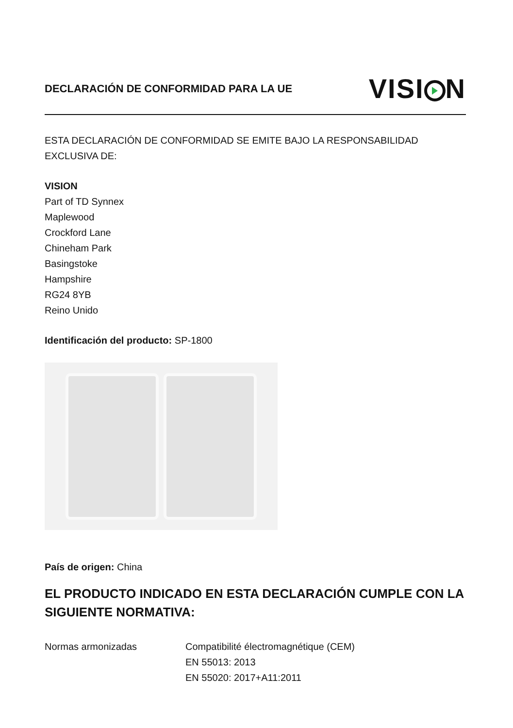DECLARACIÓN DE CONFORMIDAD PARA LA UE
VISI N
ESTA DECLARACIÓN DE CONFORMIDAD SE EMITE BAJO LA RESPONSABILIDAD EXCLUSIVA DE:
VISION
Part of TD Synnex
Maplewood
Crockford Lane
Chineham Park
Basingstoke
Hampshire
RG24 8YB
Reino Unido
Identificación del producto: SP-1800
País de origen: China
EL PRODUCTO INDICADO EN ESTA DECLARACIÓN CUMPLE CON LA SIGUIENTE NORMATIVA:
Normas armonizadas Compatibilité électromagnétique (CEM)
EN 55013: 2013
EN 55020: 2017+A11:2011